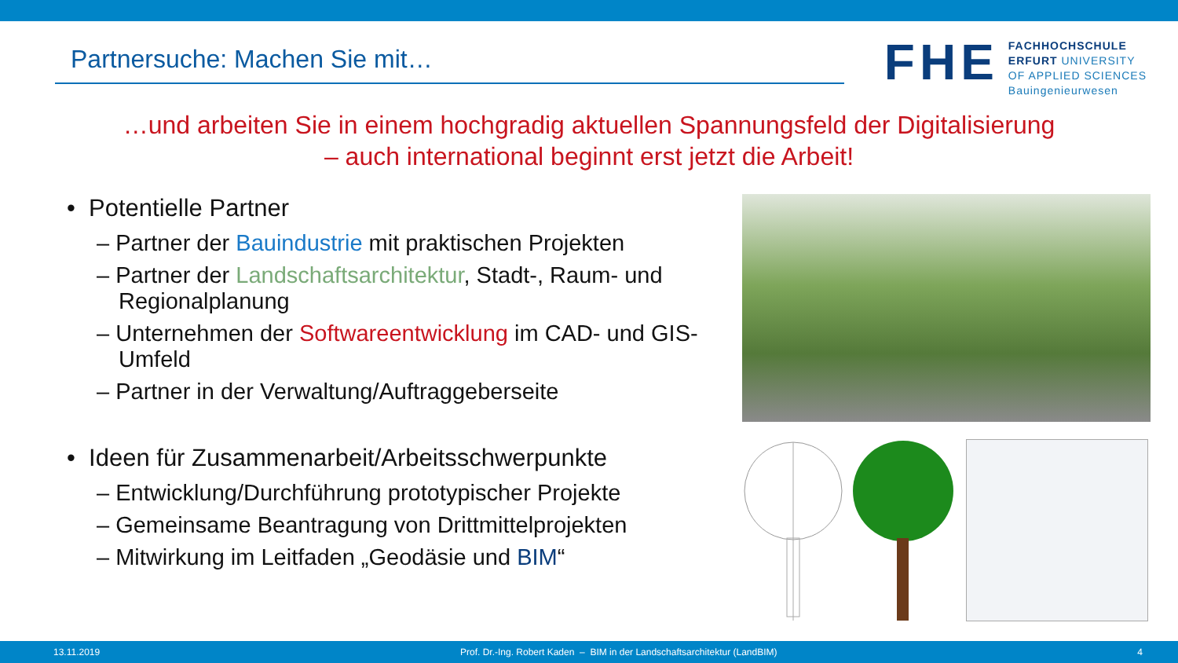Partnersuche: Machen Sie mit…
FHE
FACHHOCHSCHULE
ERFURT UNIVERSITY
OF APPLIED SCIENCES
Bauingenieurwesen
…und arbeiten Sie in einem hochgradig aktuellen Spannungsfeld der Digitalisierung
– auch international beginnt erst jetzt die Arbeit!
• Potentielle Partner
– Partner der Bauindustrie mit praktischen Projekten
– Partner der Landschaftsarchitektur, Stadt-, Raum- und Regionalplanung
– Unternehmen der Softwareentwicklung im CAD- und GIS-Umfeld
– Partner in der Verwaltung/Auftraggeberseite
• Ideen für Zusammenarbeit/Arbeitsschwerpunkte
– Entwicklung/Durchführung prototypischer Projekte
– Gemeinsame Beantragung von Drittmittelprojekten
– Mitwirkung im Leitfaden „Geodäsie und BIM“
13.11.2019 Prof. Dr.-Ing. Robert Kaden – BIM in der Landschaftsarchitektur (LandBIM) 4